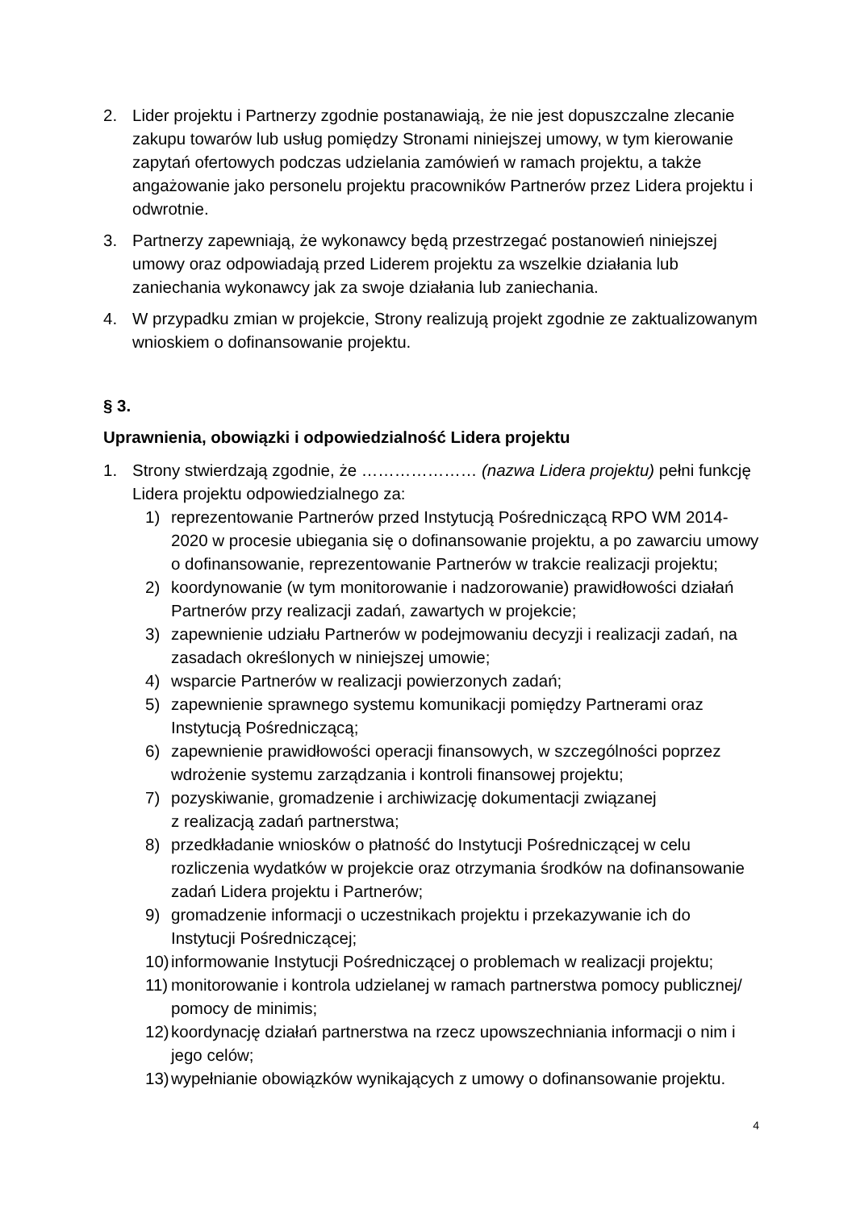2. Lider projektu i Partnerzy zgodnie postanawiają, że nie jest dopuszczalne zlecanie zakupu towarów lub usług pomiędzy Stronami niniejszej umowy, w tym kierowanie zapytań ofertowych podczas udzielania zamówień w ramach projektu, a także angażowanie jako personelu projektu pracowników Partnerów przez Lidera projektu i odwrotnie.
3. Partnerzy zapewniają, że wykonawcy będą przestrzegać postanowień niniejszej umowy oraz odpowiadają przed Liderem projektu za wszelkie działania lub zaniechania wykonawcy jak za swoje działania lub zaniechania.
4. W przypadku zmian w projekcie, Strony realizują projekt zgodnie ze zaktualizowanym wnioskiem o dofinansowanie projektu.
§ 3.
Uprawnienia, obowiązki i odpowiedzialność Lidera projektu
1. Strony stwierdzają zgodnie, że ………………… (nazwa Lidera projektu) pełni funkcję Lidera projektu odpowiedzialnego za:
1) reprezentowanie Partnerów przed Instytucją Pośredniczącą RPO WM 2014-2020 w procesie ubiegania się o dofinansowanie projektu, a po zawarciu umowy
o dofinansowanie, reprezentowanie Partnerów w trakcie realizacji projektu;
2) koordynowanie (w tym monitorowanie i nadzorowanie) prawidłowości działań Partnerów przy realizacji zadań, zawartych w projekcie;
3) zapewnienie udziału Partnerów w podejmowaniu decyzji i realizacji zadań, na zasadach określonych w niniejszej umowie;
4) wsparcie Partnerów w realizacji powierzonych zadań;
5) zapewnienie sprawnego systemu komunikacji pomiędzy Partnerami oraz Instytucją Pośredniczącą;
6) zapewnienie prawidłowości operacji finansowych, w szczególności poprzez wdrożenie systemu zarządzania i kontroli finansowej projektu;
7) pozyskiwanie, gromadzenie i archiwizację dokumentacji związanej
z realizacją zadań partnerstwa;
8) przedkładanie wniosków o płatność do Instytucji Pośredniczącej w celu rozliczenia wydatków w projekcie oraz otrzymania środków na dofinansowanie zadań Lidera projektu i Partnerów;
9) gromadzenie informacji o uczestnikach projektu i przekazywanie ich do Instytucji Pośredniczącej;
10) informowanie Instytucji Pośredniczącej o problemach w realizacji projektu;
11) monitorowanie i kontrola udzielanej w ramach partnerstwa pomocy publicznej/ pomocy de minimis;
12) koordynację działań partnerstwa na rzecz upowszechniania informacji o nim i jego celów;
13) wypełnianie obowiązków wynikających z umowy o dofinansowanie projektu.
4